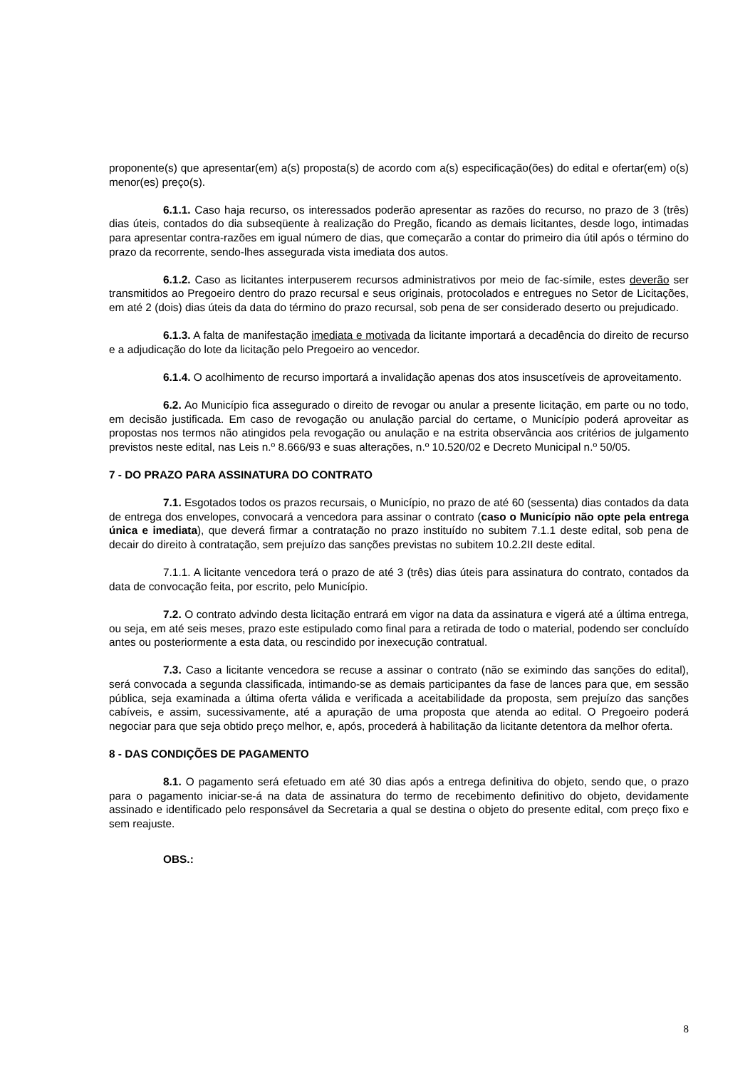proponente(s) que apresentar(em) a(s) proposta(s) de acordo com a(s) especificação(ões) do edital e ofertar(em) o(s) menor(es) preço(s).
6.1.1. Caso haja recurso, os interessados poderão apresentar as razões do recurso, no prazo de 3 (três) dias úteis, contados do dia subseqüente à realização do Pregão, ficando as demais licitantes, desde logo, intimadas para apresentar contra-razões em igual número de dias, que começarão a contar do primeiro dia útil após o término do prazo da recorrente, sendo-lhes assegurada vista imediata dos autos.
6.1.2. Caso as licitantes interpuserem recursos administrativos por meio de fac-símile, estes deverão ser transmitidos ao Pregoeiro dentro do prazo recursal e seus originais, protocolados e entregues no Setor de Licitações, em até 2 (dois) dias úteis da data do término do prazo recursal, sob pena de ser considerado deserto ou prejudicado.
6.1.3. A falta de manifestação imediata e motivada da licitante importará a decadência do direito de recurso e a adjudicação do lote da licitação pelo Pregoeiro ao vencedor.
6.1.4. O acolhimento de recurso importará a invalidação apenas dos atos insuscetíveis de aproveitamento.
6.2. Ao Município fica assegurado o direito de revogar ou anular a presente licitação, em parte ou no todo, em decisão justificada. Em caso de revogação ou anulação parcial do certame, o Município poderá aproveitar as propostas nos termos não atingidos pela revogação ou anulação e na estrita observância aos critérios de julgamento previstos neste edital, nas Leis n.º 8.666/93 e suas alterações, n.º 10.520/02 e Decreto Municipal n.º 50/05.
7 - DO PRAZO PARA ASSINATURA DO CONTRATO
7.1. Esgotados todos os prazos recursais, o Município, no prazo de até 60 (sessenta) dias contados da data de entrega dos envelopes, convocará a vencedora para assinar o contrato (caso o Município não opte pela entrega única e imediata), que deverá firmar a contratação no prazo instituído no subitem 7.1.1 deste edital, sob pena de decair do direito à contratação, sem prejuízo das sanções previstas no subitem 10.2.2II deste edital.
7.1.1. A licitante vencedora terá o prazo de até 3 (três) dias úteis para assinatura do contrato, contados da data de convocação feita, por escrito, pelo Município.
7.2. O contrato advindo desta licitação entrará em vigor na data da assinatura e vigerá até a última entrega, ou seja, em até seis meses, prazo este estipulado como final para a retirada de todo o material, podendo ser concluído antes ou posteriormente a esta data, ou rescindido por inexecução contratual.
7.3. Caso a licitante vencedora se recuse a assinar o contrato (não se eximindo das sanções do edital), será convocada a segunda classificada, intimando-se as demais participantes da fase de lances para que, em sessão pública, seja examinada a última oferta válida e verificada a aceitabilidade da proposta, sem prejuízo das sanções cabíveis, e assim, sucessivamente, até a apuração de uma proposta que atenda ao edital. O Pregoeiro poderá negociar para que seja obtido preço melhor, e, após, procederá à habilitação da licitante detentora da melhor oferta.
8 - DAS CONDIÇÕES DE PAGAMENTO
8.1. O pagamento será efetuado em até 30 dias após a entrega definitiva do objeto, sendo que, o prazo para o pagamento iniciar-se-á na data de assinatura do termo de recebimento definitivo do objeto, devidamente assinado e identificado pelo responsável da Secretaria a qual se destina o objeto do presente edital, com preço fixo e sem reajuste.
OBS.:
8